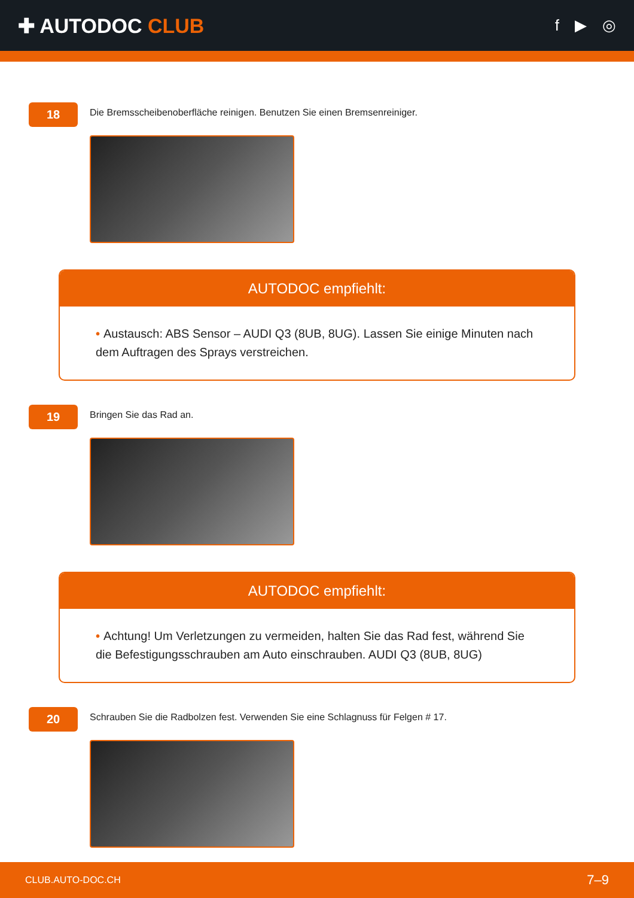✚ AUTODOC CLUB
f ▶ ◎
18
Die Bremsscheibenoberfläche reinigen. Benutzen Sie einen Bremsenreiniger.
AUTODOC empfiehlt:
• Austausch: ABS Sensor – AUDI Q3 (8UB, 8UG). Lassen Sie einige Minuten nach dem Auftragen des Sprays verstreichen.
19
Bringen Sie das Rad an.
AUTODOC empfiehlt:
• Achtung! Um Verletzungen zu vermeiden, halten Sie das Rad fest, während Sie die Befestigungsschrauben am Auto einschrauben. AUDI Q3 (8UB, 8UG)
20
Schrauben Sie die Radbolzen fest. Verwenden Sie eine Schlagnuss für Felgen # 17.
CLUB.AUTO-DOC.CH 7–9